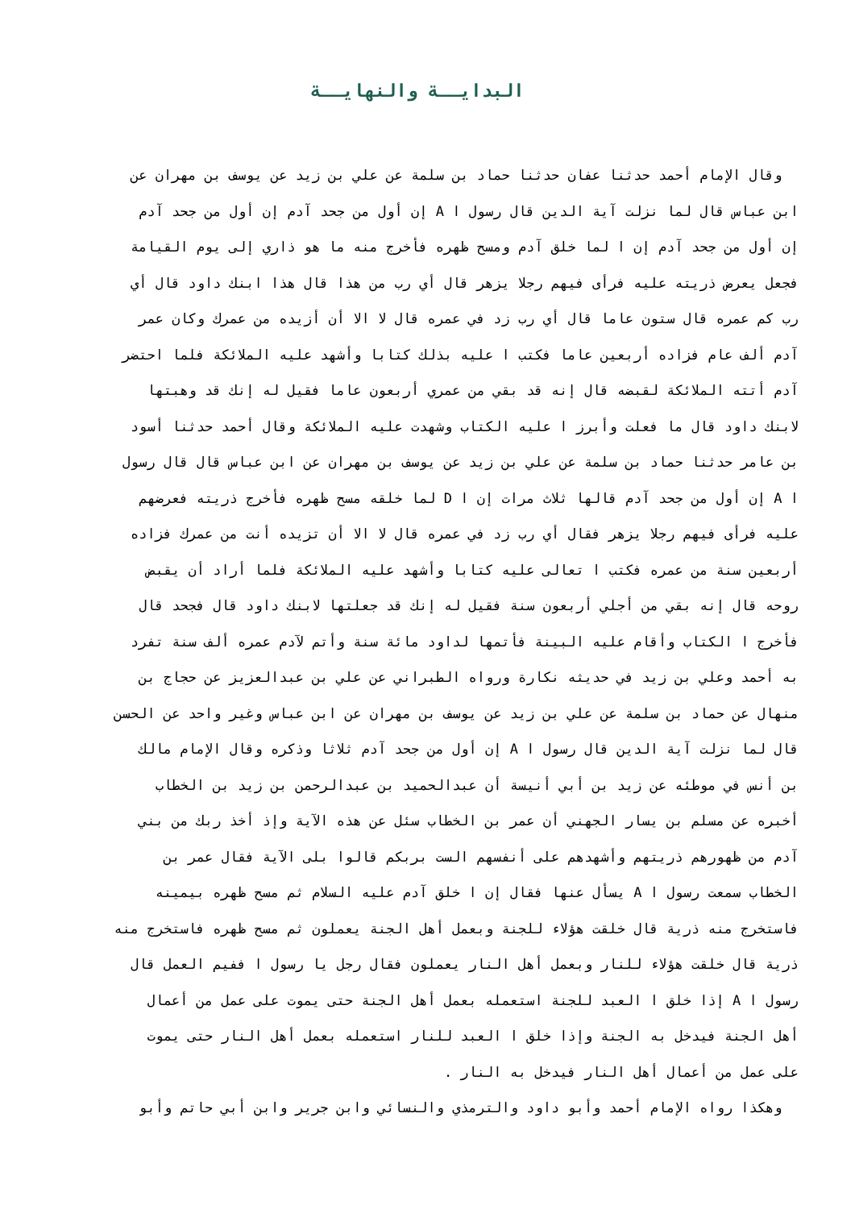البدايــة والنهايــة
وقال الإمام أحمد حدثنا عفان حدثنا حماد بن سلمة عن علي بن زيد عن يوسف بن مهران عن
ابن عباس قال لما نزلت آية الدين قال رسول ا A إن أول من جحد آدم إن أول من جحد آدم
إن أول من جحد آدم إن ا لما خلق آدم ومسح ظهره فأخرج منه ما هو ذاري إلى يوم القيامة
فجعل يعرض ذريته عليه فرأى فيهم رجلا يزهر قال أي رب من هذا قال هذا ابنك داود قال أي
رب كم عمره قال ستون عاما قال أي رب زد في عمره قال لا الا أن أزيده من عمرك وكان عمر
آدم ألف عام فزاده أربعين عاما فكتب ا عليه بذلك كتابا وأشهد عليه الملائكة فلما احتضر
آدم أتته الملائكة لقبضه قال إنه قد بقي من عمري أربعون عاما فقيل له إنك قد وهبتها
لابنك داود قال ما فعلت وأبرز ا عليه الكتاب وشهدت عليه الملائكة وقال أحمد حدثنا أسود
بن عامر حدثنا حماد بن سلمة عن علي بن زيد عن يوسف بن مهران عن ابن عباس قال قال رسول
ا A إن أول من جحد آدم قالها ثلاث مرات إن ا D لما خلقه مسح ظهره فأخرج ذريته فعرضهم
عليه فرأى فيهم رجلا يزهر فقال أي رب زد في عمره قال لا الا أن تزيده أنت من عمرك فزاده
أربعين سنة من عمره فكتب ا تعالى عليه كتابا وأشهد عليه الملائكة فلما أراد أن يقبض
روحه قال إنه بقي من أجلي أربعون سنة فقيل له إنك قد جعلتها لابنك داود قال فجحد قال
فأخرج ا الكتاب وأقام عليه البينة فأتمها لداود مائة سنة وأتم لآدم عمره ألف سنة تفرد
به أحمد وعلي بن زيد في حديثه نكارة ورواه الطبراني عن علي بن عبدالعزيز عن حجاج بن
منهال عن حماد بن سلمة عن علي بن زيد عن يوسف بن مهران عن ابن عباس وغير واحد عن الحسن
قال لما نزلت آية الدين قال رسول ا A إن أول من جحد آدم ثلاثا وذكره وقال الإمام مالك
بن أنس في موطئه عن زيد بن أبي أنيسة أن عبدالحميد بن عبدالرحمن بن زيد بن الخطاب
أخبره عن مسلم بن يسار الجهني أن عمر بن الخطاب سئل عن هذه الآية وإذ أخذ ربك من بني
آدم من ظهورهم ذريتهم وأشهدهم على أنفسهم الست بربكم قالوا بلى الآية فقال عمر بن
الخطاب سمعت رسول ا A يسأل عنها فقال إن ا خلق آدم عليه السلام ثم مسح ظهره بيمينه
فاستخرج منه ذرية قال خلقت هؤلاء للجنة وبعمل أهل الجنة يعملون ثم مسح ظهره فاستخرج منه
ذرية قال خلقت هؤلاء للنار وبعمل أهل النار يعملون فقال رجل يا رسول ا ففيم العمل قال
رسول ا A إذا خلق ا العبد للجنة استعمله بعمل أهل الجنة حتى يموت على عمل من أعمال
أهل الجنة فيدخل به الجنة وإذا خلق ا العبد للنار استعمله بعمل أهل النار حتى يموت
على عمل من أعمال أهل النار فيدخل به النار .
وهكذا رواه الإمام أحمد وأبو داود والترمذي والنسائي وابن جرير وابن أبي حاتم وأبو